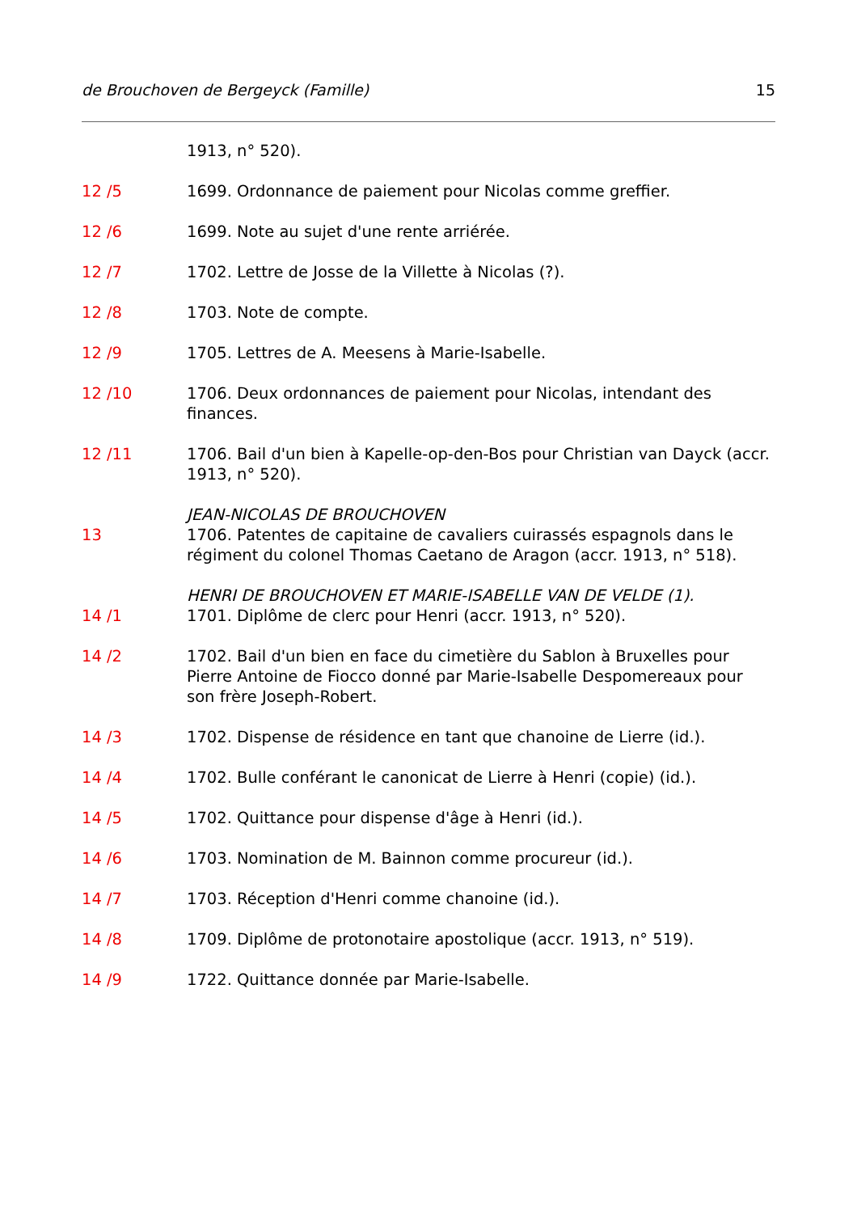de Brouchoven de Bergeyck (Famille) 15
1913, n° 520).
12 /5 1699. Ordonnance de paiement pour Nicolas comme greffier.
12 /6 1699. Note au sujet d'une rente arriérée.
12 /7 1702. Lettre de Josse de la Villette à Nicolas (?).
12 /8 1703. Note de compte.
12 /9 1705. Lettres de A. Meesens à Marie-Isabelle.
12 /10 1706. Deux ordonnances de paiement pour Nicolas, intendant des finances.
12 /11 1706. Bail d'un bien à Kapelle-op-den-Bos pour Christian van Dayck (accr. 1913, n° 520).
JEAN-NICOLAS DE BROUCHOVEN
13 1706. Patentes de capitaine de cavaliers cuirassés espagnols dans le régiment du colonel Thomas Caetano de Aragon (accr. 1913, n° 518).
HENRI DE BROUCHOVEN ET MARIE-ISABELLE VAN DE VELDE (1).
14 /1 1701. Diplôme de clerc pour Henri (accr. 1913, n° 520).
14 /2 1702. Bail d'un bien en face du cimetière du Sablon à Bruxelles pour Pierre Antoine de Fiocco donné par Marie-Isabelle Despomereaux pour son frère Joseph-Robert.
14 /3 1702. Dispense de résidence en tant que chanoine de Lierre (id.).
14 /4 1702. Bulle conférant le canonicat de Lierre à Henri (copie) (id.).
14 /5 1702. Quittance pour dispense d'âge à Henri (id.).
14 /6 1703. Nomination de M. Bainnon comme procureur (id.).
14 /7 1703. Réception d'Henri comme chanoine (id.).
14 /8 1709. Diplôme de protonotaire apostolique (accr. 1913, n° 519).
14 /9 1722. Quittance donnée par Marie-Isabelle.